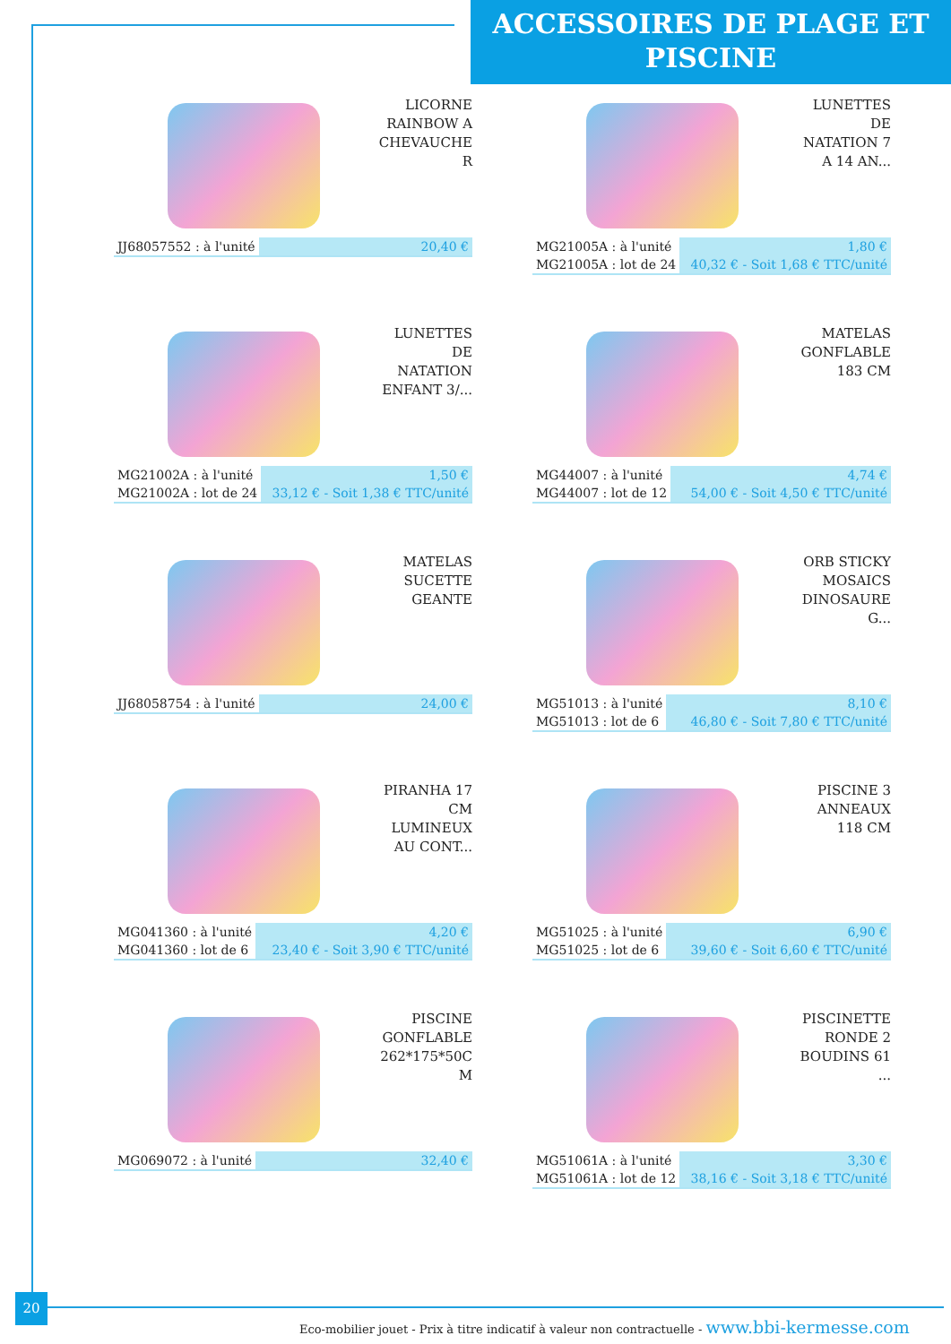ACCESSOIRES DE PLAGE ET
PISCINE
LICORNE RAINBOW A CHEVAUCHE R
| JJ68057552 : à l'unité | 20,40 € |
LUNETTES DE NATATION 7 A 14 AN...
| MG21005A : à l'unité | 1,80 € |
| MG21005A : lot de 24 | 40,32 € - Soit 1,68 € TTC/unité |
LUNETTES DE NATATION ENFANT 3/...
| MG21002A : à l'unité | 1,50 € |
| MG21002A : lot de 24 | 33,12 € - Soit 1,38 € TTC/unité |
MATELAS GONFLABLE 183 CM
| MG44007 : à l'unité | 4,74 € |
| MG44007 : lot de 12 | 54,00 € - Soit 4,50 € TTC/unité |
MATELAS SUCETTE GEANTE
| JJ68058754 : à l'unité | 24,00 € |
ORB STICKY MOSAICS DINOSAURE G...
| MG51013 : à l'unité | 8,10 € |
| MG51013 : lot de 6 | 46,80 € - Soit 7,80 € TTC/unité |
PIRANHA 17 CM LUMINEUX AU CONT...
| MG041360 : à l'unité | 4,20 € |
| MG041360 : lot de 6 | 23,40 € - Soit 3,90 € TTC/unité |
PISCINE 3 ANNEAUX 118 CM
| MG51025 : à l'unité | 6,90 € |
| MG51025 : lot de 6 | 39,60 € - Soit 6,60 € TTC/unité |
PISCINE GONFLABLE 262*175*50C M
| MG069072 : à l'unité | 32,40 € |
PISCINETTE RONDE 2 BOUDINS 61 ...
| MG51061A : à l'unité | 3,30 € |
| MG51061A : lot de 12 | 38,16 € - Soit 3,18 € TTC/unité |
20
Eco-mobilier jouet - Prix à titre indicatif à valeur non contractuelle - www.bbi-kermesse.com